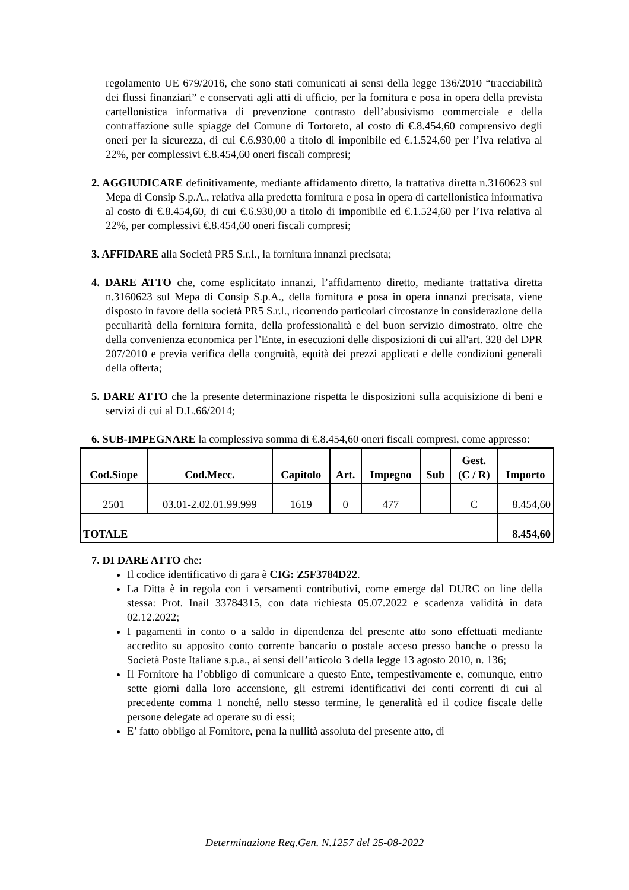regolamento UE 679/2016, che sono stati comunicati ai sensi della legge 136/2010 “tracciabilità dei flussi finanziari” e conservati agli atti di ufficio, per la fornitura e posa in opera della prevista cartellonistica informativa di prevenzione contrasto dell’abusivismo commerciale e della contraffazione sulle spiagge del Comune di Tortoreto, al costo di €.8.454,60 comprensivo degli oneri per la sicurezza, di cui €.6.930,00 a titolo di imponibile ed €.1.524,60 per l’Iva relativa al 22%, per complessivi €.8.454,60 oneri fiscali compresi;
2. AGGIUDICARE definitivamente, mediante affidamento diretto, la trattativa diretta n.3160623 sul Mepa di Consip S.p.A., relativa alla predetta fornitura e posa in opera di cartellonistica informativa al costo di €.8.454,60, di cui €.6.930,00 a titolo di imponibile ed €.1.524,60 per l’Iva relativa al 22%, per complessivi €.8.454,60 oneri fiscali compresi;
3. AFFIDARE alla Società PR5 S.r.l., la fornitura innanzi precisata;
4. DARE ATTO che, come esplicitato innanzi, l’affidamento diretto, mediante trattativa diretta n.3160623 sul Mepa di Consip S.p.A., della fornitura e posa in opera innanzi precisata, viene disposto in favore della società PR5 S.r.l., ricorrendo particolari circostanze in considerazione della peculiarità della fornitura fornita, della professionalità e del buon servizio dimostrato, oltre che della convenienza economica per l’Ente, in esecuzioni delle disposizioni di cui all'art. 328 del DPR 207/2010 e previa verifica della congruità, equità dei prezzi applicati e delle condizioni generali della offerta;
5. DARE ATTO che la presente determinazione rispetta le disposizioni sulla acquisizione di beni e servizi di cui al D.L.66/2014;
6. SUB-IMPEGNARE la complessiva somma di €.8.454,60 oneri fiscali compresi, come appresso:
| Cod.Siope | Cod.Mecc. | Capitolo | Art. | Impegno | Sub | Gest. (C / R) | Importo |
| --- | --- | --- | --- | --- | --- | --- | --- |
| 2501 | 03.01-2.02.01.99.999 | 1619 | 0 | 477 | | C | 8.454,60 |
| TOTALE | | | | | | | 8.454,60 |
7. DI DARE ATTO che:
Il codice identificativo di gara è CIG: Z5F3784D22.
La Ditta è in regola con i versamenti contributivi, come emerge dal DURC on line della stessa: Prot. Inail 33784315, con data richiesta 05.07.2022 e scadenza validità in data 02.12.2022;
I pagamenti in conto o a saldo in dipendenza del presente atto sono effettuati mediante accredito su apposito conto corrente bancario o postale acceso presso banche o presso la Società Poste Italiane s.p.a., ai sensi dell’articolo 3 della legge 13 agosto 2010, n. 136;
Il Fornitore ha l’obbligo di comunicare a questo Ente, tempestivamente e, comunque, entro sette giorni dalla loro accensione, gli estremi identificativi dei conti correnti di cui al precedente comma 1 nonché, nello stesso termine, le generalità ed il codice fiscale delle persone delegate ad operare su di essi;
E’ fatto obbligo al Fornitore, pena la nullità assoluta del presente atto, di
Determinazione Reg.Gen. N.1257 del 25-08-2022